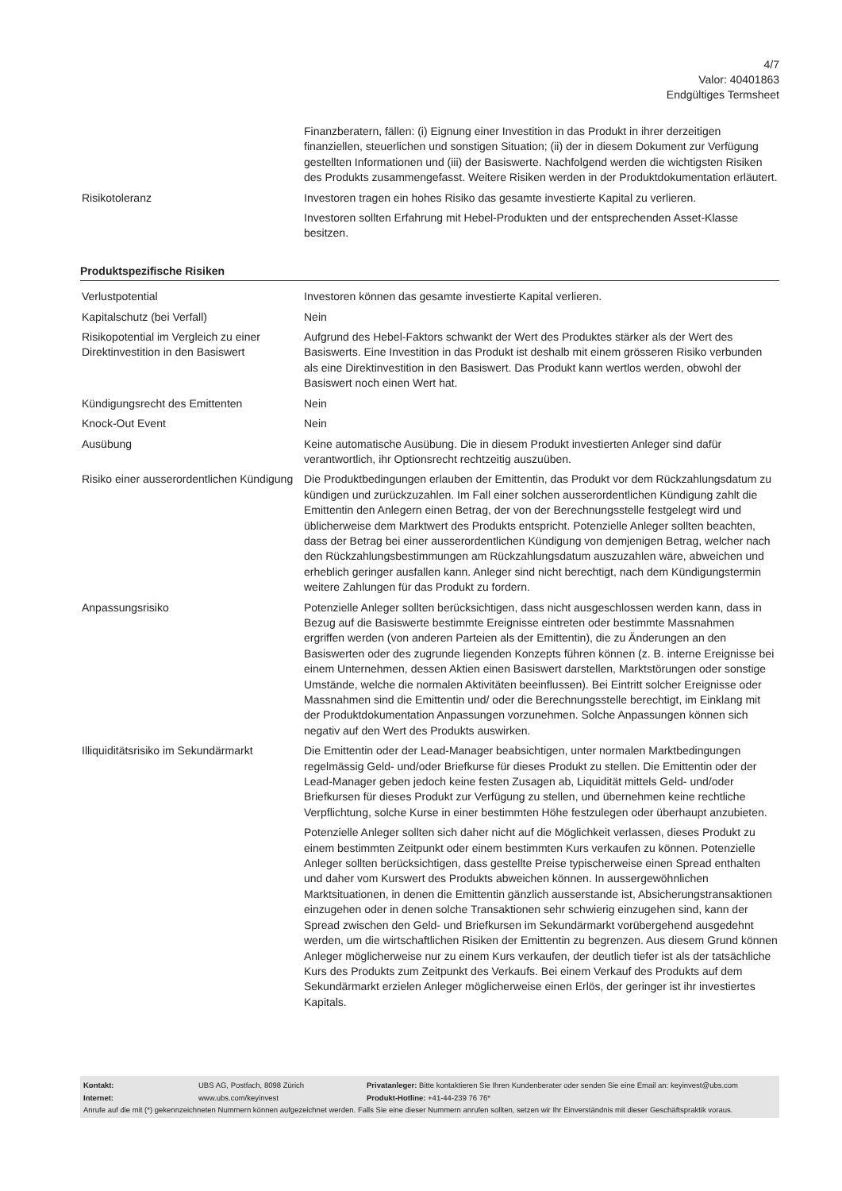4/7
Valor: 40401863
Endgültiges Termsheet
| | Finanzberatern, fällen: (i) Eignung einer Investition in das Produkt in ihrer derzeitigen finanziellen, steuerlichen und sonstigen Situation; (ii) der in diesem Dokument zur Verfügung gestellten Informationen und (iii) der Basiswerte. Nachfolgend werden die wichtigsten Risiken des Produkts zusammengefasst. Weitere Risiken werden in der Produktdokumentation erläutert. |
| Risikotoleranz | Investoren tragen ein hohes Risiko das gesamte investierte Kapital zu verlieren. Investoren sollten Erfahrung mit Hebel-Produkten und der entsprechenden Asset-Klasse besitzen. |
Produktspezifische Risiken
| Verlustpotential | Investoren können das gesamte investierte Kapital verlieren. |
| Kapitalschutz (bei Verfall) | Nein |
| Risikopotential im Vergleich zu einer Direktinvestition in den Basiswert | Aufgrund des Hebel-Faktors schwankt der Wert des Produktes stärker als der Wert des Basiswerts. Eine Investition in das Produkt ist deshalb mit einem grösseren Risiko verbunden als eine Direktinvestition in den Basiswert. Das Produkt kann wertlos werden, obwohl der Basiswert noch einen Wert hat. |
| Kündigungsrecht des Emittenten | Nein |
| Knock-Out Event | Nein |
| Ausübung | Keine automatische Ausübung. Die in diesem Produkt investierten Anleger sind dafür verantwortlich, ihr Optionsrecht rechtzeitig auszuüben. |
| Risiko einer ausserordentlichen Kündigung | Die Produktbedingungen erlauben der Emittentin, das Produkt vor dem Rückzahlungsdatum zu kündigen und zurückzuzahlen. Im Fall einer solchen ausserordentlichen Kündigung zahlt die Emittentin den Anlegern einen Betrag, der von der Berechnungsstelle festgelegt wird und üblicherweise dem Marktwert des Produkts entspricht. Potenzielle Anleger sollten beachten, dass der Betrag bei einer ausserordentlichen Kündigung von demjenigen Betrag, welcher nach den Rückzahlungsbestimmungen am Rückzahlungsdatum auszuzahlen wäre, abweichen und erheblich geringer ausfallen kann. Anleger sind nicht berechtigt, nach dem Kündigungstermin weitere Zahlungen für das Produkt zu fordern. |
| Anpassungsrisiko | Potenzielle Anleger sollten berücksichtigen, dass nicht ausgeschlossen werden kann, dass in Bezug auf die Basiswerte bestimmte Ereignisse eintreten oder bestimmte Massnahmen ergriffen werden (von anderen Parteien als der Emittentin), die zu Änderungen an den Basiswerten oder des zugrunde liegenden Konzepts führen können (z. B. interne Ereignisse bei einem Unternehmen, dessen Aktien einen Basiswert darstellen, Marktstörungen oder sonstige Umstände, welche die normalen Aktivitäten beeinflussen). Bei Eintritt solcher Ereignisse oder Massnahmen sind die Emittentin und/ oder die Berechnungsstelle berechtigt, im Einklang mit der Produktdokumentation Anpassungen vorzunehmen. Solche Anpassungen können sich negativ auf den Wert des Produkts auswirken. |
| Illiquiditätsrisiko im Sekundärmarkt | Die Emittentin oder der Lead-Manager beabsichtigen, unter normalen Marktbedingungen regelmässig Geld- und/oder Briefkurse für dieses Produkt zu stellen. Die Emittentin oder der Lead-Manager geben jedoch keine festen Zusagen ab, Liquidität mittels Geld- und/oder Briefkursen für dieses Produkt zur Verfügung zu stellen, und übernehmen keine rechtliche Verpflichtung, solche Kurse in einer bestimmten Höhe festzulegen oder überhaupt anzubieten. Potenzielle Anleger sollten sich daher nicht auf die Möglichkeit verlassen, dieses Produkt zu einem bestimmten Zeitpunkt oder einem bestimmten Kurs verkaufen zu können. Potenzielle Anleger sollten berücksichtigen, dass gestellte Preise typischerweise einen Spread enthalten und daher vom Kurswert des Produkts abweichen können. In aussergewöhnlichen Marktsituationen, in denen die Emittentin gänzlich ausserstande ist, Absicherungstransaktionen einzugehen oder in denen solche Transaktionen sehr schwierig einzugehen sind, kann der Spread zwischen den Geld- und Briefkursen im Sekundärmarkt vorübergehend ausgedehnt werden, um die wirtschaftlichen Risiken der Emittentin zu begrenzen. Aus diesem Grund können Anleger möglicherweise nur zu einem Kurs verkaufen, der deutlich tiefer ist als der tatsächliche Kurs des Produkts zum Zeitpunkt des Verkaufs. Bei einem Verkauf des Produkts auf dem Sekundärmarkt erzielen Anleger möglicherweise einen Erlös, der geringer ist ihr investiertes Kapitals. |
| Kontakt: | UBS AG, Postfach, 8098 Zürich | Privatanleger: Bitte kontaktieren Sie Ihren Kundenberater oder senden Sie eine Email an: keyinvest@ubs.com |
| Internet: | www.ubs.com/keyinvest | Produkt-Hotline: +41-44-239 76 76* |
Anrufe auf die mit (*) gekennzeichneten Nummern können aufgezeichnet werden. Falls Sie eine dieser Nummern anrufen sollten, setzen wir Ihr Einverständnis mit dieser Geschäftspraktik voraus.